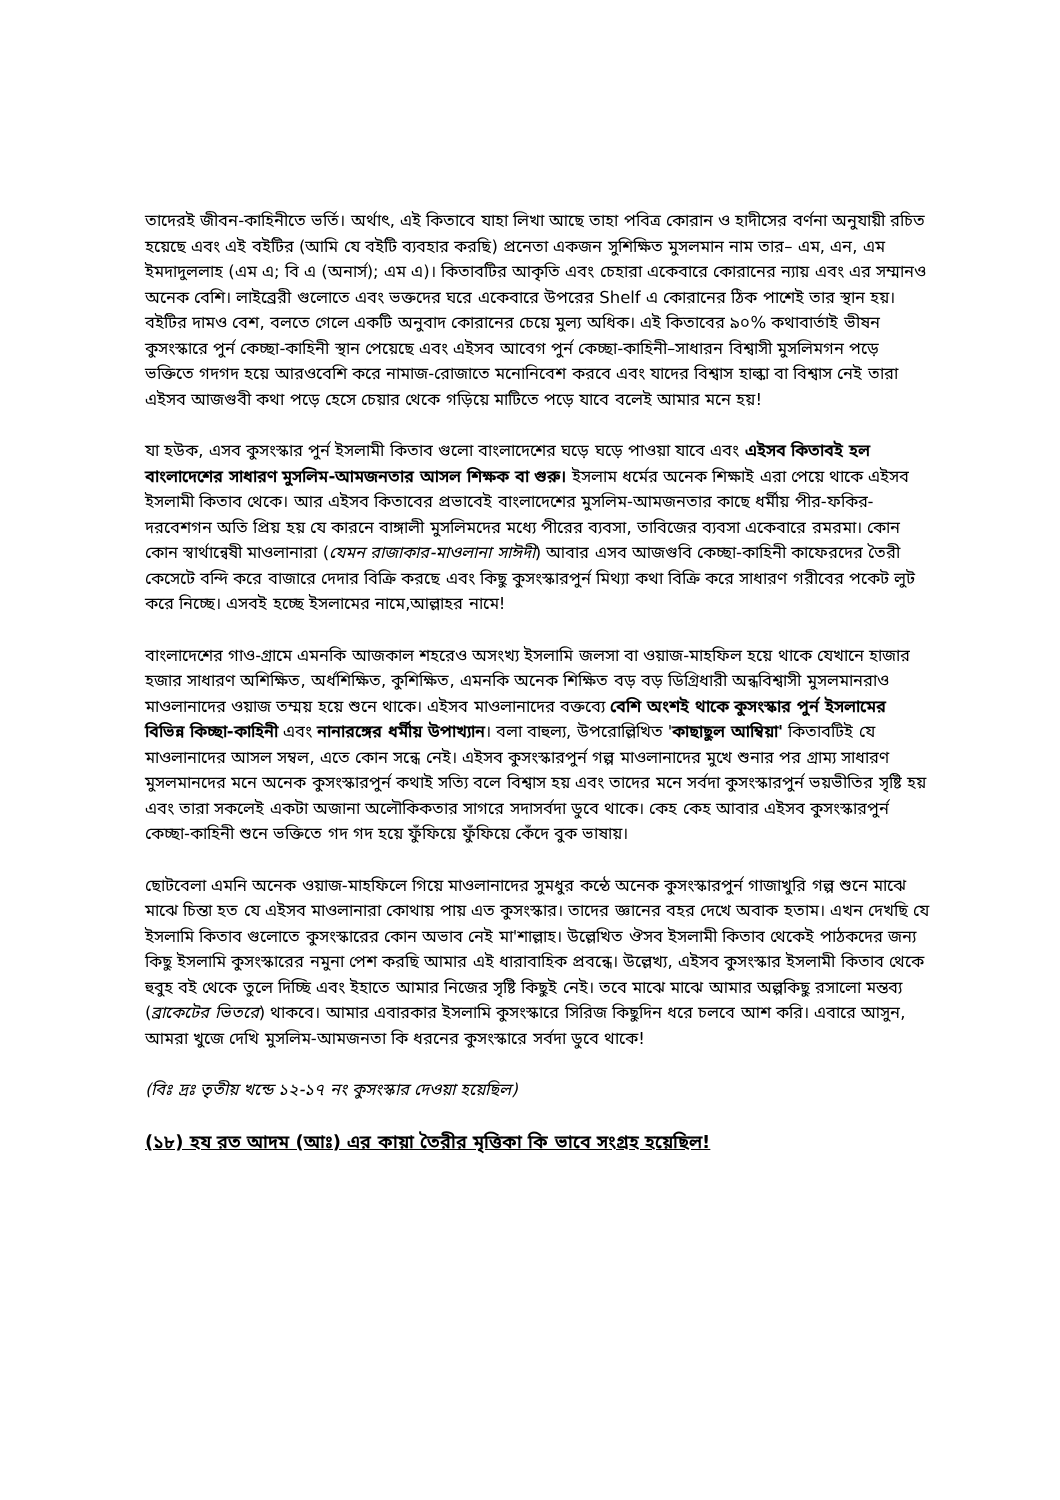তাদেরই জীবন-কাহিনীতে ভর্তি। অর্থাৎ, এই কিতাবে যাহা লিখা আছে তাহা পবিত্র কোরান ও হাদীসের বর্ণনা অনুযায়ী রচিত হয়েছে এবং এই বইটির (আমি যে বইটি ব্যবহার করছি) প্রনেতা একজন সুশিক্ষিত মুসলমান নাম তার– এম, এন, এম ইমদাদুললাহ (এম এ; বি এ (অনার্স); এম এ)। কিতাবটির আকৃতি এবং চেহারা একেবারে কোরানের ন্যায় এবং এর সম্মানও অনেক বেশি। লাইব্রেরী গুলোতে এবং ভক্তদের ঘরে একেবারে উপরের Shelf এ কোরানের ঠিক পাশেই তার স্থান হয়। বইটির দামও বেশ, বলতে গেলে একটি অনুবাদ কোরানের চেয়ে মুল্য অধিক। এই কিতাবের ৯০% কথাবার্তাই ভীষন কুসংস্কারে পুর্ন কেচ্ছা-কাহিনী স্থান পেয়েছে এবং এইসব আবেগ পুর্ন কেচ্ছা-কাহিনী–সাধারন বিশ্বাসী মুসলিমগন পড়ে ভক্তিতে গদগদ হয়ে আরওবেশি করে নামাজ-রোজাতে মনোনিবেশ করবে এবং যাদের বিশ্বাস হাল্কা বা বিশ্বাস নেই তারা এইসব আজগুবী কথা পড়ে হেসে চেয়ার থেকে গড়িয়ে মাটিতে পড়ে যাবে বলেই আমার মনে হয়!
যা হউক, এসব কুসংস্কার পুর্ন ইসলামী কিতাব গুলো বাংলাদেশের ঘড়ে ঘড়ে পাওয়া যাবে এবং এইসব কিতাবই হল বাংলাদেশের সাধারণ মুসলিম-আমজনতার আসল শিক্ষক বা গুরু। ইসলাম ধর্মের অনেক শিক্ষাই এরা পেয়ে থাকে এইসব ইসলামী কিতাব থেকে। আর এইসব কিতাবের প্রভাবেই বাংলাদেশের মুসলিম-আমজনতার কাছে ধর্মীয় পীর-ফকির-দরবেশগন অতি প্রিয় হয় যে কারনে বাঙ্গালী মুসলিমদের মধ্যে পীরের ব্যবসা, তাবিজের ব্যবসা একেবারে রমরমা। কোন কোন স্বার্থান্বেষী মাওলানারা (যেমন রাজাকার-মাওলানা সাঈদী) আবার এসব আজগুবি কেচ্ছা-কাহিনী কাফেরদের তৈরী কেসেটে বন্দি করে বাজারে দেদার বিক্রি করছে এবং কিছু কুসংস্কারপুর্ন মিথ্যা কথা বিক্রি করে সাধারণ গরীবের পকেট লুট করে নিচ্ছে। এসবই হচ্ছে ইসলামের নামে,আল্লাহর নামে!
বাংলাদেশের গাও-গ্রামে এমনকি আজকাল শহরেও অসংখ্য ইসলামি জলসা বা ওয়াজ-মাহফিল হয়ে থাকে যেখানে হাজার হজার সাধারণ অশিক্ষিত, অর্ধশিক্ষিত, কুশিক্ষিত, এমনকি অনেক শিক্ষিত বড় বড় ডিগ্রিধারী অন্ধবিশ্বাসী মুসলমানরাও মাওলানাদের ওয়াজ তম্ময় হয়ে শুনে থাকে। এইসব মাওলানাদের বক্তব্যে বেশি অংশই থাকে কুসংস্কার পুর্ন ইসলামের বিভিন্ন কিচ্ছা-কাহিনী এবং নানারঙ্গের ধর্মীয় উপাখ্যান। বলা বাহুল্য, উপরোল্লিখিত 'কাছাছুল আম্বিয়া' কিতাবটিই যে মাওলানাদের আসল সম্বল, এতে কোন সন্ধে নেই। এইসব কুসংস্কারপুর্ন গল্প মাওলানাদের মুখে শুনার পর গ্রাম্য সাধারণ মুসলমানদের মনে অনেক কুসংস্কারপুর্ন কথাই সত্যি বলে বিশ্বাস হয় এবং তাদের মনে সর্বদা কুসংস্কারপুর্ন ভয়ভীতির সৃষ্টি হয় এবং তারা সকলেই একটা অজানা অলৌকিকতার সাগরে সদাসর্বদা ডুবে থাকে। কেহ কেহ আবার এইসব কুসংস্কারপুর্ন কেচ্ছা-কাহিনী শুনে ভক্তিতে গদ গদ হয়ে ফুঁফিয়ে ফুঁফিয়ে কেঁদে বুক ভাষায়।
ছোটবেলা এমনি অনেক ওয়াজ-মাহফিলে গিয়ে মাওলানাদের সুমধুর কন্ঠে অনেক কুসংস্কারপুর্ন গাজাখুরি গল্প শুনে মাঝে মাঝে চিন্তা হত যে এইসব মাওলানারা কোথায় পায় এত কুসংস্কার। তাদের জ্ঞানের বহর দেখে অবাক হতাম। এখন দেখছি যে ইসলামি কিতাব গুলোতে কুসংস্কারের কোন অভাব নেই মা'শাল্লাহ। উল্লেখিত ঔসব ইসলামী কিতাব থেকেই পাঠকদের জন্য কিছু ইসলামি কুসংস্কারের নমুনা পেশ করছি আমার এই ধারাবাহিক প্রবন্ধে। উল্লেখ্য, এইসব কুসংস্কার ইসলামী কিতাব থেকে হুবুহ বই থেকে তুলে দিচ্ছি এবং ইহাতে আমার নিজের সৃষ্টি কিছুই নেই। তবে মাঝে মাঝে আমার অল্পকিছু রসালো মন্তব্য (ব্রাকেটের ভিতরে) থাকবে। আমার এবারকার ইসলামি কুসংস্কারে সিরিজ কিছুদিন ধরে চলবে আশ করি। এবারে আসুন, আমরা খুজে দেখি মুসলিম-আমজনতা কি ধরনের কুসংস্কারে সর্বদা ডুবে থাকে!
(বিঃ দ্রঃ তৃতীয় খন্ডে ১২-১৭ নং কুসংস্কার দেওয়া হয়েছিল)
(১৮) হয রত আদম (আঃ) এর কায়া তৈরীর মৃত্তিকা কি ভাবে সংগ্রহ হয়েছিল!